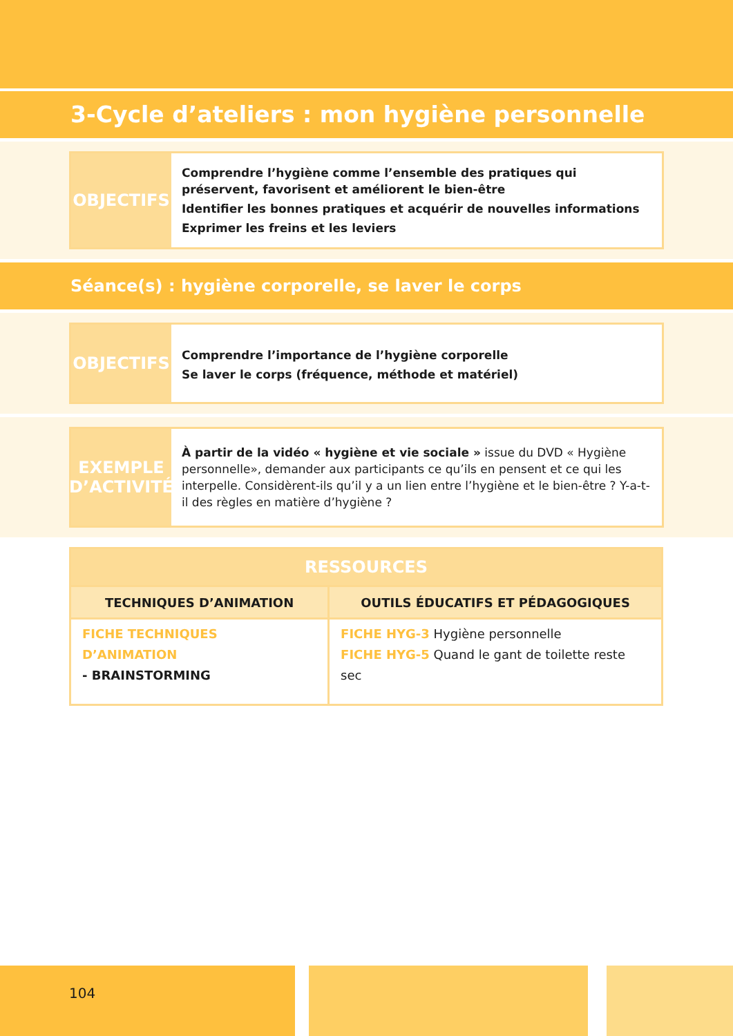3-Cycle d’ateliers : mon hygiène personnelle
OBJECTIFS
Comprendre l’hygiène comme l’ensemble des pratiques qui préservent, favorisent et améliorent le bien-être
Identifier les bonnes pratiques et acquérir de nouvelles informations
Exprimer les freins et les leviers
Séance(s) : hygiène corporelle, se laver le corps
OBJECTIFS
Comprendre l’importance de l’hygiène corporelle
Se laver le corps (fréquence, méthode et matériel)
EXEMPLE
D’ACTIVITÉ
À partir de la vidéo « hygiène et vie sociale » issue du DVD « Hygiène personnelle», demander aux participants ce qu’ils en pensent et ce qui les interpelle. Considèrent-ils qu’il y a un lien entre l’hygiène et le bien-être ? Y-a-t-il des règles en matière d’hygiène ?
| RESSOURCES | |
| --- | --- |
| TECHNIQUES D’ANIMATION | OUTILS ÉDUCATIFS ET PÉDAGOGIQUES |
| FICHE TECHNIQUES D’ANIMATION - BRAINSTORMING | FICHE HYG-3 Hygiène personnelle FICHE HYG-5 Quand le gant de toilette reste sec |
104